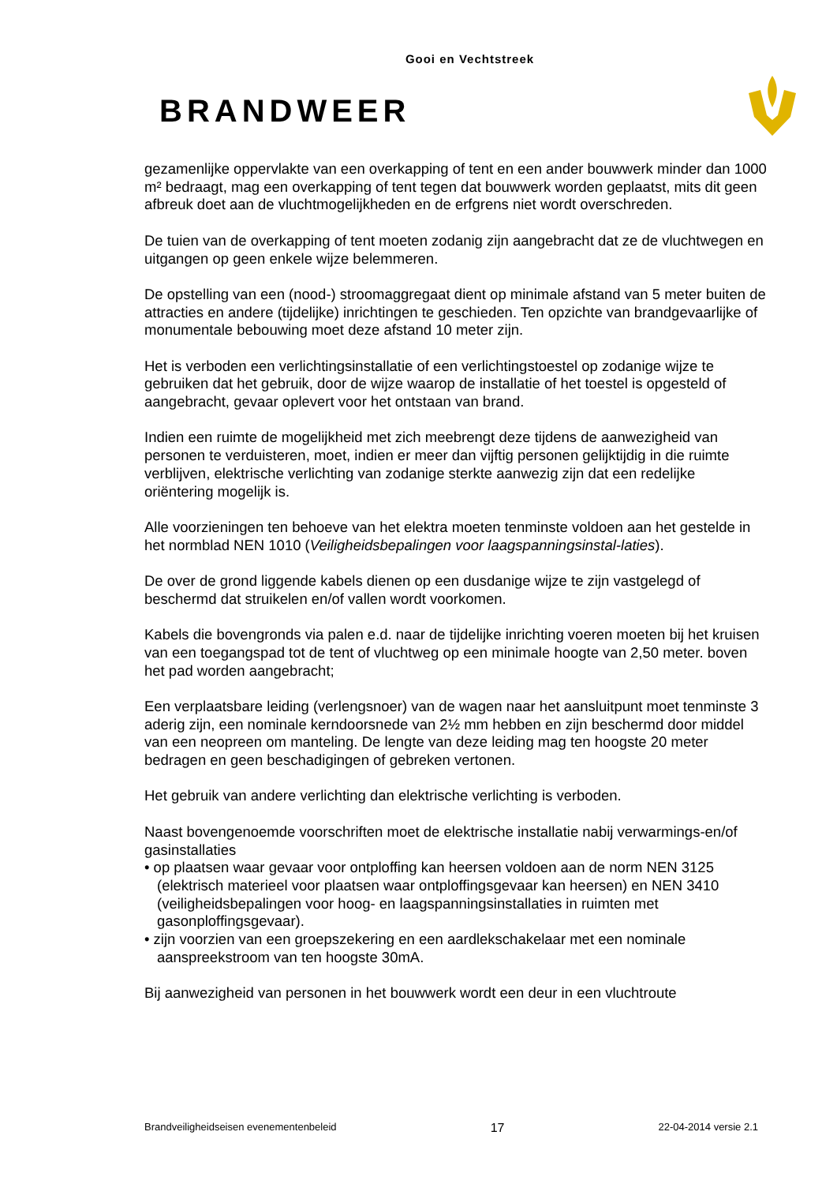Gooi en Vechtstreek
BRANDWEER
gezamenlijke oppervlakte van een overkapping of tent en een ander bouwwerk minder dan 1000 m² bedraagt, mag een overkapping of tent tegen dat bouwwerk worden geplaatst, mits dit geen afbreuk doet aan de vluchtmogelijkheden en de erfgrens niet wordt overschreden.
De tuien van de overkapping of tent moeten zodanig zijn aangebracht dat ze de vluchtwegen en uitgangen op geen enkele wijze belemmeren.
De opstelling van een (nood-) stroomaggregaat dient op minimale afstand van 5 meter buiten de attracties en andere (tijdelijke) inrichtingen te geschieden. Ten opzichte van brandgevaarlijke of monumentale bebouwing moet deze afstand 10 meter zijn.
Het is verboden een verlichtingsinstallatie of een verlichtingstoestel op zodanige wijze te gebruiken dat het gebruik, door de wijze waarop de installatie of het toestel is opgesteld of aangebracht, gevaar oplevert voor het ontstaan van brand.
Indien een ruimte de mogelijkheid met zich meebrengt deze tijdens de aanwezigheid van personen te verduisteren, moet, indien er meer dan vijftig personen gelijktijdig in die ruimte verblijven, elektrische verlichting van zodanige sterkte aanwezig zijn dat een redelijke oriëntering mogelijk is.
Alle voorzieningen ten behoeve van het elektra moeten tenminste voldoen aan het gestelde in het normblad NEN 1010 (Veiligheidsbepalingen voor laagspanningsinstal-laties).
De over de grond liggende kabels dienen op een dusdanige wijze te zijn vastgelegd of beschermd dat struikelen en/of vallen wordt voorkomen.
Kabels die bovengronds via palen e.d. naar de tijdelijke inrichting voeren moeten bij het kruisen van een toegangspad tot de tent of vluchtweg op een minimale hoogte van 2,50 meter. boven het pad worden aangebracht;
Een verplaatsbare leiding (verlengsnoer) van de wagen naar het aansluitpunt moet tenminste 3 aderig zijn, een nominale kerndoorsnede van 2½ mm hebben en zijn beschermd door middel van een neopreen om manteling. De lengte van deze leiding mag ten hoogste 20 meter bedragen en geen beschadigingen of gebreken vertonen.
Het gebruik van andere verlichting dan elektrische verlichting is verboden.
Naast bovengenoemde voorschriften moet de elektrische installatie nabij verwarmings-en/of gasinstallaties
• op plaatsen waar gevaar voor ontploffing kan heersen voldoen aan de norm NEN 3125 (elektrisch materieel voor plaatsen waar ontploffingsgevaar kan heersen) en NEN 3410 (veiligheidsbepalingen voor hoog- en laagspanningsinstallaties in ruimten met gasonploffingsgevaar).
• zijn voorzien van een groepszekering en een aardlekschakelaar met een nominale aanspreekstroom van ten hoogste 30mA.
Bij aanwezigheid van personen in het bouwwerk wordt een deur in een vluchtroute
Brandveiligheidseisen evenementenbeleid 17 22-04-2014 versie 2.1